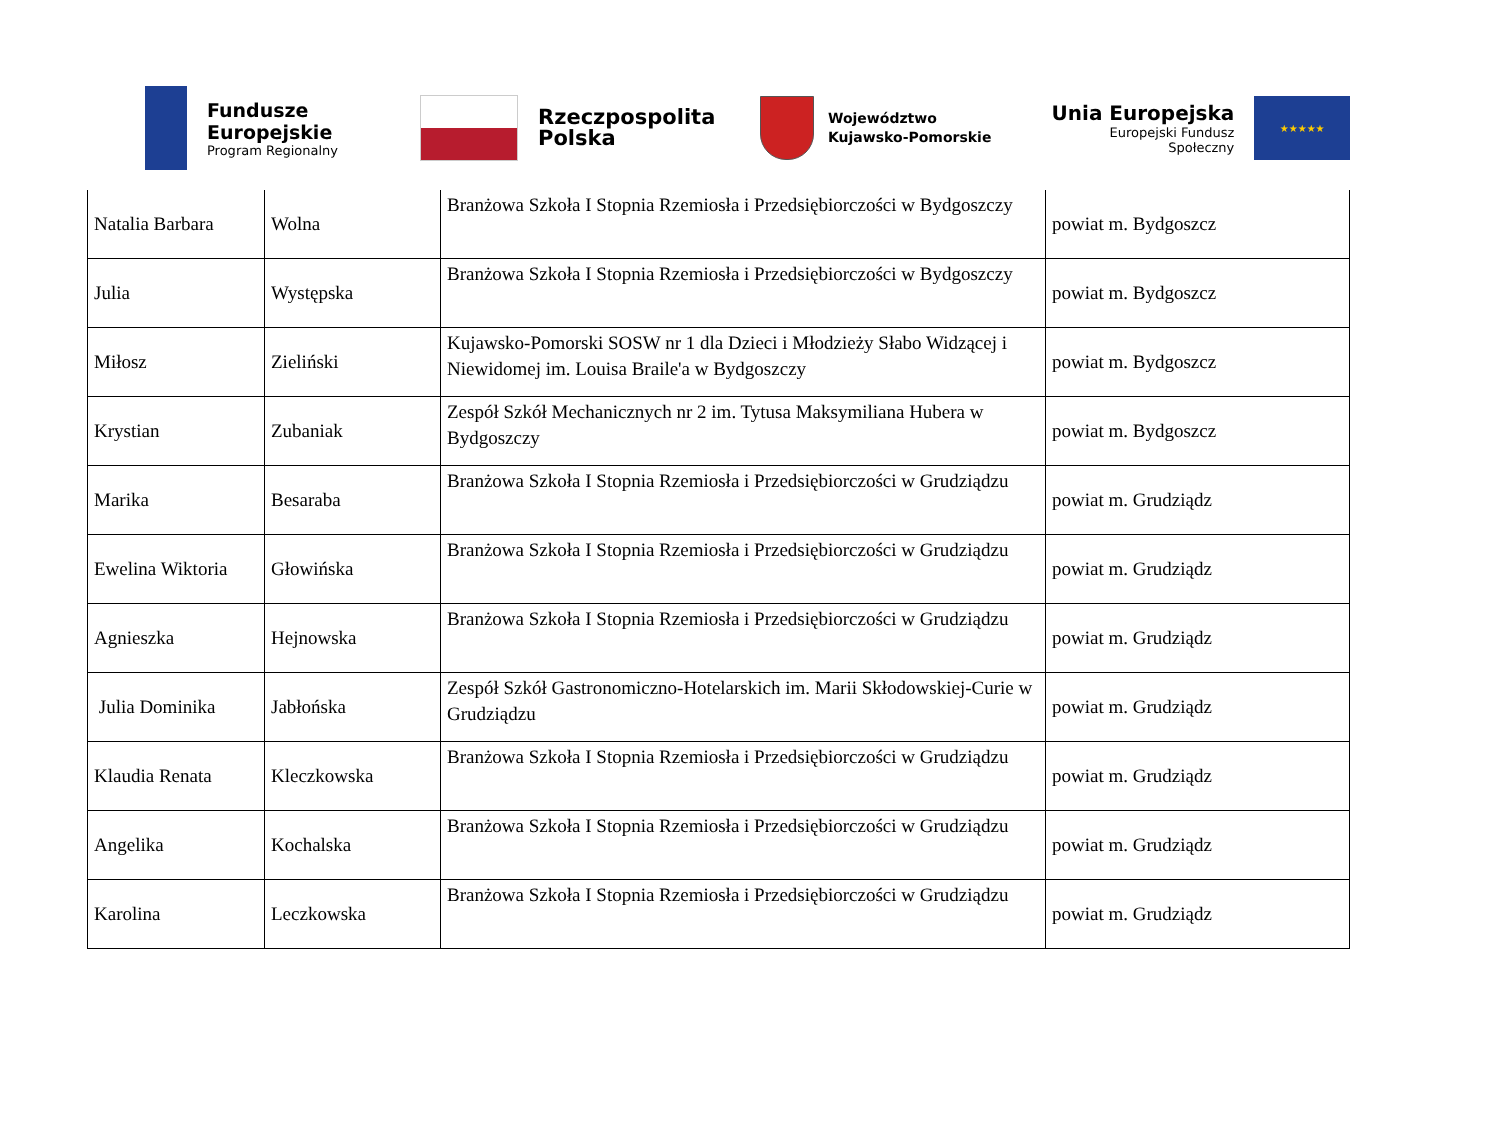Fundusze
Europejskie
Program Regionalny
Rzeczpospolita
Polska
Województwo
Kujawsko-Pomorskie
Unia Europejska
Europejski Fundusz Społeczny
★★★★★
| Natalia Barbara | Wolna | Branżowa Szkoła I Stopnia Rzemiosła i Przedsiębiorczości w Bydgoszczy | powiat m. Bydgoszcz |
| Julia | Występska | Branżowa Szkoła I Stopnia Rzemiosła i Przedsiębiorczości w Bydgoszczy | powiat m. Bydgoszcz |
| Miłosz | Zieliński | Kujawsko-Pomorski SOSW nr 1 dla Dzieci i Młodzieży Słabo Widzącej i Niewidomej im. Louisa Braile'a w Bydgoszczy | powiat m. Bydgoszcz |
| Krystian | Zubaniak | Zespół Szkół Mechanicznych nr 2 im. Tytusa Maksymiliana Hubera w Bydgoszczy | powiat m. Bydgoszcz |
| Marika | Besaraba | Branżowa Szkoła I Stopnia Rzemiosła i Przedsiębiorczości w Grudziądzu | powiat m. Grudziądz |
| Ewelina Wiktoria | Głowińska | Branżowa Szkoła I Stopnia Rzemiosła i Przedsiębiorczości w Grudziądzu | powiat m. Grudziądz |
| Agnieszka | Hejnowska | Branżowa Szkoła I Stopnia Rzemiosła i Przedsiębiorczości w Grudziądzu | powiat m. Grudziądz |
| Julia Dominika | Jabłońska | Zespół Szkół Gastronomiczno-Hotelarskich im. Marii Skłodowskiej-Curie w Grudziądzu | powiat m. Grudziądz |
| Klaudia Renata | Kleczkowska | Branżowa Szkoła I Stopnia Rzemiosła i Przedsiębiorczości w Grudziądzu | powiat m. Grudziądz |
| Angelika | Kochalska | Branżowa Szkoła I Stopnia Rzemiosła i Przedsiębiorczości w Grudziądzu | powiat m. Grudziądz |
| Karolina | Leczkowska | Branżowa Szkoła I Stopnia Rzemiosła i Przedsiębiorczości w Grudziądzu | powiat m. Grudziądz |